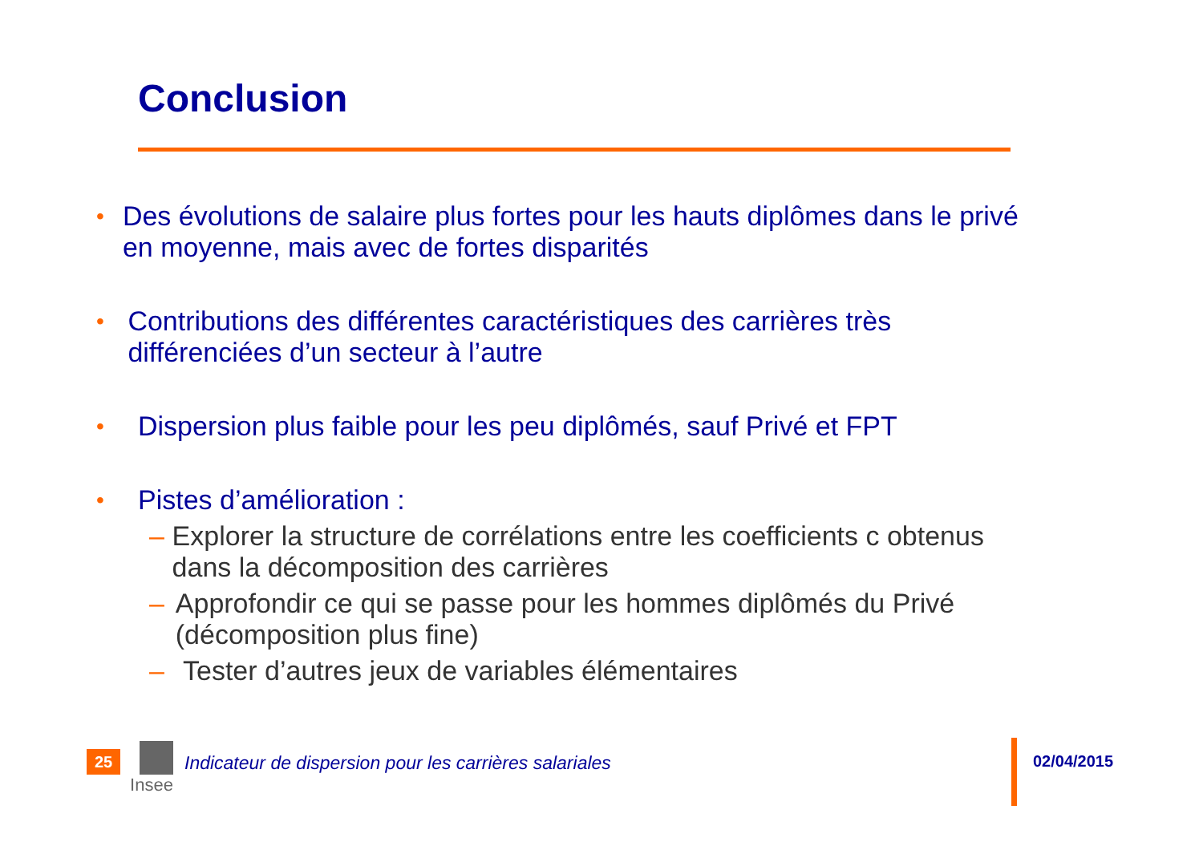Conclusion
• Des évolutions de salaire plus fortes pour les hauts diplômes dans le privé en moyenne, mais avec de fortes disparités
• Contributions des différentes caractéristiques des carrières très différenciées d’un secteur à l’autre
• Dispersion plus faible pour les peu diplômés, sauf Privé et FPT
• Pistes d’amélioration :
– Explorer la structure de corrélations entre les coefficients c obtenus dans la décomposition des carrières
– Approfondir ce qui se passe pour les hommes diplômés du Privé (décomposition plus fine)
– Tester d’autres jeux de variables élémentaires
25
Insee
Indicateur de dispersion pour les carrières salariales
02/04/2015